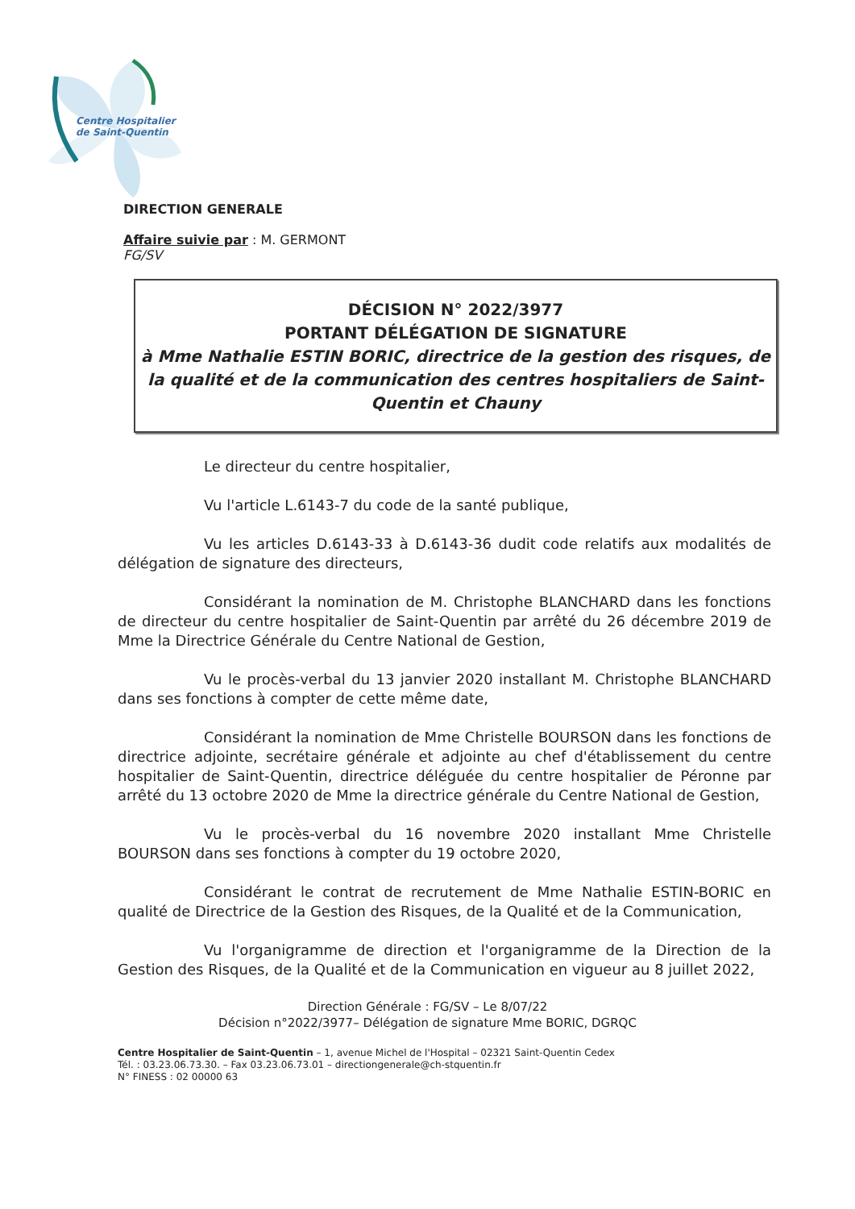Centre Hospitalier
de Saint-Quentin
DIRECTION GENERALE
Affaire suivie par : M. GERMONT
FG/SV
DÉCISION N° 2022/3977
PORTANT DÉLÉGATION DE SIGNATURE
à Mme Nathalie ESTIN BORIC, directrice de la gestion des risques, de la qualité et de la communication des centres hospitaliers de Saint-Quentin et Chauny
Le directeur du centre hospitalier,
Vu l'article L.6143-7 du code de la santé publique,
Vu les articles D.6143-33 à D.6143-36 dudit code relatifs aux modalités de délégation de signature des directeurs,
Considérant la nomination de M. Christophe BLANCHARD dans les fonctions de directeur du centre hospitalier de Saint-Quentin par arrêté du 26 décembre 2019 de Mme la Directrice Générale du Centre National de Gestion,
Vu le procès-verbal du 13 janvier 2020 installant M. Christophe BLANCHARD dans ses fonctions à compter de cette même date,
Considérant la nomination de Mme Christelle BOURSON dans les fonctions de directrice adjointe, secrétaire générale et adjointe au chef d'établissement du centre hospitalier de Saint-Quentin, directrice déléguée du centre hospitalier de Péronne par arrêté du 13 octobre 2020 de Mme la directrice générale du Centre National de Gestion,
Vu le procès-verbal du 16 novembre 2020 installant Mme Christelle BOURSON dans ses fonctions à compter du 19 octobre 2020,
Considérant le contrat de recrutement de Mme Nathalie ESTIN-BORIC en qualité de Directrice de la Gestion des Risques, de la Qualité et de la Communication,
Vu l'organigramme de direction et l'organigramme de la Direction de la Gestion des Risques, de la Qualité et de la Communication en vigueur au 8 juillet 2022,
Direction Générale : FG/SV – Le 8/07/22
Décision n°2022/3977– Délégation de signature Mme BORIC, DGRQC
Centre Hospitalier de Saint-Quentin – 1, avenue Michel de l'Hospital – 02321 Saint-Quentin Cedex
Tél. : 03.23.06.73.30. – Fax 03.23.06.73.01 – directiongenerale@ch-stquentin.fr
N° FINESS : 02 00000 63